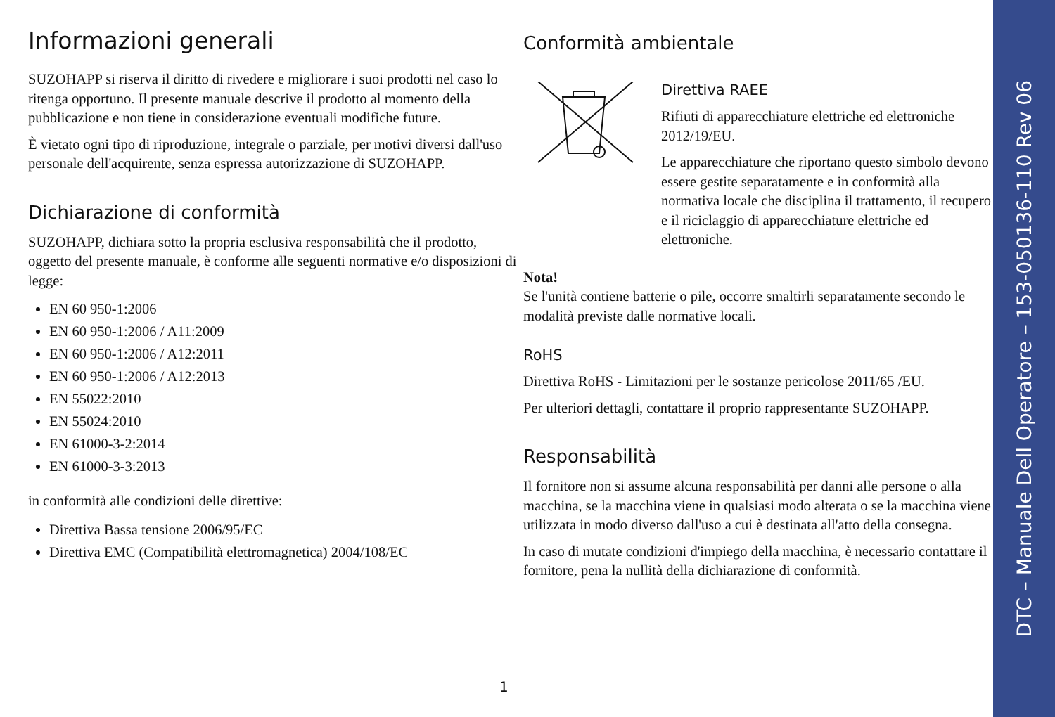Informazioni generali
SUZOHAPP si riserva il diritto di rivedere e migliorare i suoi prodotti nel caso lo ritenga opportuno. Il presente manuale descrive il prodotto al momento della pubblicazione e non tiene in considerazione eventuali modifiche future.
È vietato ogni tipo di riproduzione, integrale o parziale, per motivi diversi dall'uso personale dell'acquirente, senza espressa autorizzazione di SUZOHAPP.
Dichiarazione di conformità
SUZOHAPP, dichiara sotto la propria esclusiva responsabilità che il prodotto, oggetto del presente manuale, è conforme alle seguenti normative e/o disposizioni di legge:
EN 60 950-1:2006
EN 60 950-1:2006 / A11:2009
EN 60 950-1:2006 / A12:2011
EN 60 950-1:2006 / A12:2013
EN 55022:2010
EN 55024:2010
EN 61000-3-2:2014
EN 61000-3-3:2013
in conformità alle condizioni delle direttive:
Direttiva Bassa tensione 2006/95/EC
Direttiva EMC (Compatibilità elettromagnetica) 2004/108/EC
Conformità ambientale
Direttiva RAEE
Rifiuti di apparecchiature elettriche ed elettroniche 2012/19/EU.
Le apparecchiature che riportano questo simbolo devono essere gestite separatamente e in conformità alla normativa locale che disciplina il trattamento, il recupero e il riciclaggio di apparecchiature elettriche ed elettroniche.
Nota!
Se l'unità contiene batterie o pile, occorre smaltirli separatamente secondo le modalità previste dalle normative locali.
RoHS
Direttiva RoHS - Limitazioni per le sostanze pericolose 2011/65 /EU.
Per ulteriori dettagli, contattare il proprio rappresentante SUZOHAPP.
Responsabilità
Il fornitore non si assume alcuna responsabilità per danni alle persone o alla macchina, se la macchina viene in qualsiasi modo alterata o se la macchina viene utilizzata in modo diverso dall'uso a cui è destinata all'atto della consegna.
In caso di mutate condizioni d'impiego della macchina, è necessario contattare il fornitore, pena la nullità della dichiarazione di conformità.
1
DTC – Manuale Dell Operatore – 153-050136-110 Rev 06